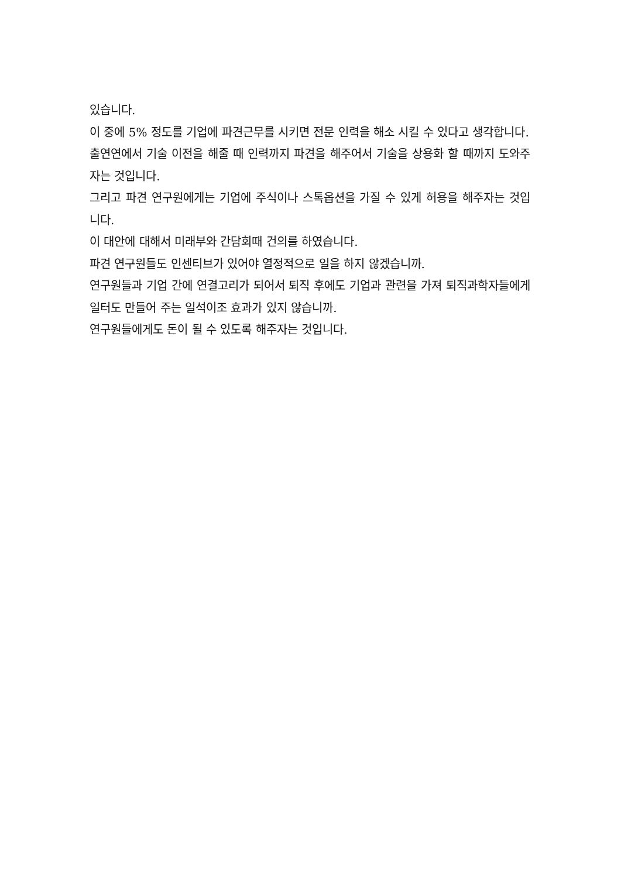있습니다.
이 중에 5% 정도를 기업에 파견근무를 시키면 전문 인력을 해소 시킬 수 있다고 생각합니다.
출연연에서 기술 이전을 해줄 때 인력까지 파견을 해주어서 기술을 상용화 할 때까지 도와주자는 것입니다.
그리고 파견 연구원에게는 기업에 주식이나 스톡옵션을 가질 수 있게 허용을 해주자는 것입니다.
이 대안에 대해서 미래부와 간담회때 건의를 하였습니다.
파견 연구원들도 인센티브가 있어야 열정적으로 일을 하지 않겠습니까.
연구원들과 기업 간에 연결고리가 되어서 퇴직 후에도 기업과 관련을 가져 퇴직과학자들에게 일터도 만들어 주는 일석이조 효과가 있지 않습니까.
연구원들에게도 돈이 될 수 있도록 해주자는 것입니다.